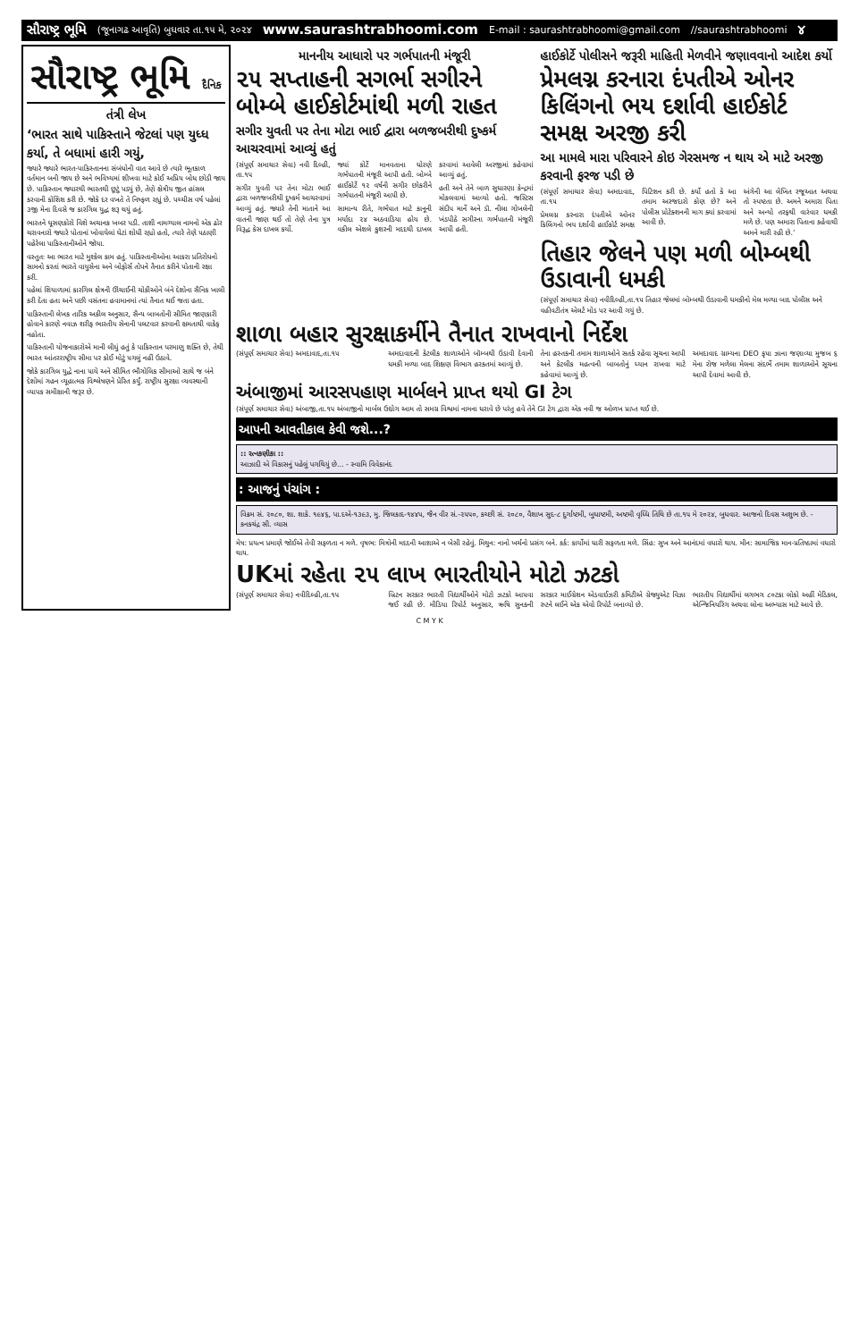સૌરાષ્ટ્ર ભૂમિ (જૂનાગઢ આવૃતિ) બુધવાર તા.૧૫ મે, ૨૦૨૪ www.saurashtrabhoomi.com E-mail : saurashtrabhoomi@gmail.com //saurashtrabhoomi ૪
સૌરાષ્ટ્ર ભૂમિ દૈનિક
તંત્રી લેખ
‘ભારત સાથે પાકિસ્તાને જેટલાં પણ યુધ્ધ કર્યા, તે બધામાં હારી ગયું,
જ્યારે જ્યારે ભારત-પાકિસ્તાનના સંબંધોની વાત આવે છે ત્યારે ભૂતકાળ વર્તમાન બની જાય છે અને ભવિષ્યમાં શીખવા માટે કોઈ અપ્રિય બોધ છોડી જાય છે. પાકિસ્તાન જ્યારથી ભારતથી છૂટું પડ્યું છે, તેણે ક્ષેત્રીય જીત હાંસલ કરવાની કોશિશ કરી છે. જોકે દર વખતે તે નિષ્ફળ રહ્યું છે. પચ્ચીસ વર્ષ પહેલાં ૩જી મેના દિવસે જ કારગિલ યુદ્ધ શરૂ થયું હતું.
ભારતને ઘૂસણકોરો વિશે અચાનક ખબર પડી. તાશી નામગ્યાલ નામનો એક ઢોર ચરાવનારો જ્યારે પોતાનાં ખોવાયેલાં ઘેટાં શોધી રહ્યો હતો, ત્યારે તેણે પઠાણી પહેરેલા પાકિસ્તાનીઓને જોયા.
વસ્તુતઃ આ ભારત માટે મુશ્કેલ કામ હતું. પાકિસ્તાનીઓના આકરા પ્રતિરોધનો સામનો કરતાં ભારતે વાયુસેના અને બોફોર્સ તોપને તૈનાત કરીને પોતાની રક્ષા કરી.
પહેલાં શિયાળામાં કારગિલ ક્ષેત્રની ઊંચાઈની ચોકીઓને બંને દેશોના સૈનિક ખાલી કરી દેતા હતા અને પછી વસંતના હવામાનમાં ત્યાં તૈનાત થઈ જતા હતા.
પાકિસ્તાની લેખક તારિક અકીલ અનુસાર, સૈન્ય બાબતોની સીમિત જાણકારી હોવાને કારણે નવાઝ શરીફ ભારતીય સેનાની પલટવાર કરવાની ક્ષમતાથી વાકેફ નહોતા.
પાકિસ્તાની યોજનાકારોએ માની લીધું હતું કે પાકિસ્તાન પરમાણુ શક્તિ છે, તેથી ભારત આંતરરાષ્ટ્રીય સીમા પર કોઈ મોટું પગલું નહીં ઉઠાવે.
જોકે કારગિલ યુદ્ધે નાના પાયે અને સીમિત ભૌગોલિક સીમાઓ સાથે જ બંને દેશોમાં ગહન વ્યૂહાત્મક વિશ્લેષણને પ્રેરિત કર્યું. રાષ્ટ્રીય સુરક્ષા વ્યવસ્થાની વ્યાપક સમીક્ષાની જરૂર છે.
માનનીય આધારો પર ગર્ભપાતની મંજૂરી
૨૫ સપ્તાહની સગર્ભા સગીરને બોમ્બે હાઈકોર્ટમાંથી મળી રાહત
સગીર યુવતી પર તેના મોટા ભાઈ દ્વારા બળજબરીથી દુષ્કર્મ આચરવામાં આવ્યું હતું
(સંપૂર્ણ સમાચાર સેવા) નવી દિલ્હી, તા.૧૫
સગીર યુવતી પર તેના મોટા ભાઈ દ્વારા બળજબરીથી દુષ્કર્મ આચરવામાં આવ્યું હતું. જ્યારે તેની માતાને આ વાતની જાણ થઈ તો તેણે તેના પુત્ર વિરૂદ્ધ કેસ દાખલ કર્યો.
જ્યાં કોર્ટે માનવતાના ધોરણે ગર્ભપાતની મંજૂરી આપી હતી. બોમ્બે હાઈકોર્ટે ૧૨ વર્ષની સગીર છોકરીને ગર્ભપાતની મંજૂરી આપી છે.
સામાન્ય રીતે, ગર્ભપાત માટે કાનૂની મર્યાદા ૨૪ અઠવાડિયા હોય છે. વકીલ એશલે કુશરની મદદથી દાખલ કરવામાં આવેલી અરજીમાં કહેવામાં આવ્યું હતું.
હતી અને તેને બાળ સુધારણા કેન્દ્રમાં મોકલવામાં આવ્યો હતો. જસ્ટિસ સંદીપ માર્ને અને ડૉ. નીલા ગોખલેની ખંડપીઠે સગીરના ગર્ભપાતની મંજૂરી આપી હતી.
હાઈકોર્ટે પોલીસને જરૂરી માહિતી મેળવીને જણાવવાનો આદેશ કર્યો
પ્રેમલગ્ન કરનારા દંપતીએ ઓનર કિલિંગનો ભય દર્શાવી હાઈકોર્ટ સમક્ષ અરજી કરી
આ મામલે મારા પરિવારને કોઇ ગેરસમજ ન થાય એ માટે અરજી કરવાની ફરજ પડી છે
(સંપૂર્ણ સમાચાર સેવા) અમદાવાદ, તા.૧૫
પ્રેમલગ્ન કરનારા દંપતીએ ઓનર કિલિંગનો ભય દર્શાવી હાઈકોર્ટ સમક્ષ પિટિશન કરી છે. કર્યો હતો કે આ તમામ અરજદારો કોણ છે? અને પોલીસ પ્રોટેક્શનની માગ ક્યાં કરવામાં આવી છે.
અંગેની આ લેખિત રજૂઆત અથવા તો સ્પષ્ટતા છે. અમને અમારા પિતા અને અન્યો તરફથી વારંવાર ધમકી મળે છે. પણ અમારા પિતાના કહેવાથી અમને મારી રહી છે.’
તિહાર જેલને પણ મળી બોમ્બથી ઉડાવાની ધમકી
(સંપૂર્ણ સમાચાર સેવા) નવીદિલ્હી,તા.૧૫ તિહાર જેલમાં બોમ્બથી ઉડાવાની ધમકીનો મેલ મળ્યા બાદ પોલીસ અને વહીવટીતંત્ર એલર્ટ મોડ પર આવી ગયું છે.
શાળા બહાર સુરક્ષાકર્મીને તૈનાત રાખવાનો નિર્દેશ
(સંપૂર્ણ સમાચાર સેવા) અમદાવાદ,તા.૧૫
અમદાવાદની કેટલીક શાળાઓને બૉમ્બથી ઉડાવી દેવાની ધમકી મળ્યા બાદ શિક્ષણ વિભાગ હરકતમાં આવ્યું છે.
તેના હસ્તકની તમામ શાળાઓને સતર્ક રહેવા સૂચના આપી અને કેટલીક મહત્વની બાબતોનું ધ્યાન રાખવા માટે કહેવામાં આવ્યું છે.
અમદાવાદ ગ્રામ્યના DEO કૃપા ઝાના જણાવ્યા મુજબ ૬ મેના રોજ મળેલા મેલના સંદર્ભે તમામ શાળાઓને સૂચના આપી દેવામાં આવી છે.
અંબાજીમાં આરસપહાણ માર્બલને પ્રાપ્ત થયો GI ટેગ
(સંપૂર્ણ સમાચાર સેવા) અંબાજી,તા.૧૫ અંબાજીનો માર્બલ ઉદ્યોગ આમ તો સમગ્ર વિશ્વમાં નામના ધરાવે છે પરંતુ હવે તેને GI ટેગ દ્વારા એક નવી જ ઓળખ પ્રાપ્ત થઈ છે.
આપની આવતીકાલ કેવી જશે...?
:: રત્નકણીકા ::
આઝાદી એ વિકાસનું પહેલું પગથિયું છે... - સ્વામિ વિવેકાનંદ
: આજનું પંચાંગ :
વિક્રમ સં. ૨૦૮૦, શા. શાકે. ૧૯૪૬, પા.દએ-૧૩૯૩, મુ. જિલકાદ-૧૪૪૫, જૈન વીર સં.-૨૫૫૦, કચ્છી સં. ૨૦૮૦, વૈશાખ સુદ-૮ દુર્ગાષ્ટમી, બુધાષ્ટમી, અષ્ટમી વૃધ્ધિ તિથિ છે તા.૧૫ મે ૨૦૨૪, બુધવાર. આજનો દિવસ અશુભ છે. - કનકચંદ્ર સી. વ્યાસ
મેષ: પ્રયત્ન પ્રમાણે જોઈએ તેવી સફળતા ન મળે. વૃષભ: મિત્રોની મદદની આશાએ ન બેસી રહેવું. મિથુન: નાનો ખર્ચનો પ્રસંગ બને. કર્ક: કાર્યોમાં ધારી સફળતા મળે. સિંહ: સુખ અને આનંદમાં વધારો થાય. મીન: સામાજિક માન-પ્રતિષ્ઠામાં વધારો થાય.
UKમાં રહેતા ૨૫ લાખ ભારતીયોને મોટો ઝટકો
(સંપૂર્ણ સમાચાર સેવા) નવીદિલ્હી,તા.૧૫
બ્રિટન સરકાર ભારતી વિદ્યાર્થીઓને મોટો ઝટકો આપવા જઈ રહી છે. મીડિયા રિપોર્ટ અનુસાર, ઋષિ સુનકની સરકાર માઈગ્રેશન એડવાઈઝરી કમિટીએ ગ્રેજ્યુએટ વિઝા રુટને લઈને એક એવો રિપોર્ટ બનાવ્યો છે.
ભારતીય વિદ્યાર્થીમાં લગભગ ૮૦ટકા લોકો અહીં મેડિકલ, એન્જિનિયરિંગ અથવા લોના અભ્યાસ માટે આવે છે.
C M Y K